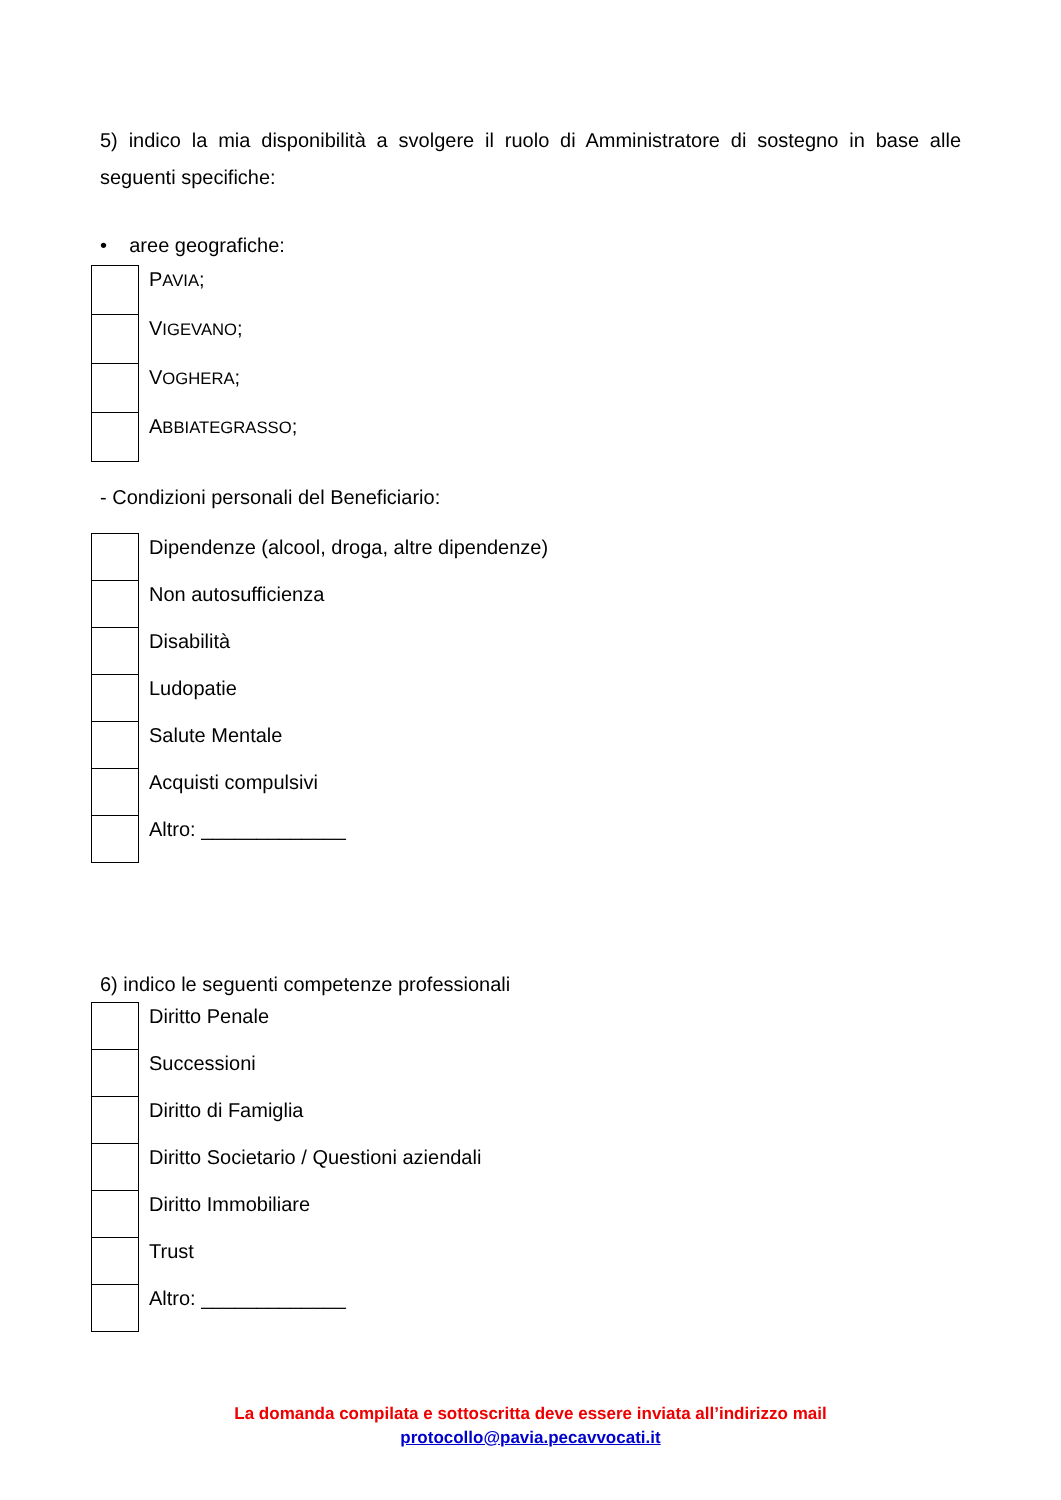5) indico la mia disponibilità a svolgere il ruolo di Amministratore di sostegno in base alle seguenti specifiche:
• aree geografiche:
| | P AVIA ; |
| | V IGEVANO ; |
| | V OGHERA ; |
| | A BBIATEGRASSO ; |
- Condizioni personali del Beneficiario:
| | Dipendenze (alcool, droga, altre dipendenze) |
| | Non autosufficienza |
| | Disabilità |
| | Ludopatie |
| | Salute Mentale |
| | Acquisti compulsivi |
| | Altro: _____________ |
6) indico le seguenti competenze professionali
| | Diritto Penale |
| | Successioni |
| | Diritto di Famiglia |
| | Diritto Societario / Questioni aziendali |
| | Diritto Immobiliare |
| | Trust |
| | Altro: _____________ |
La domanda compilata e sottoscritta deve essere inviata all’indirizzo mail
protocollo@pavia.pecavvocati.it